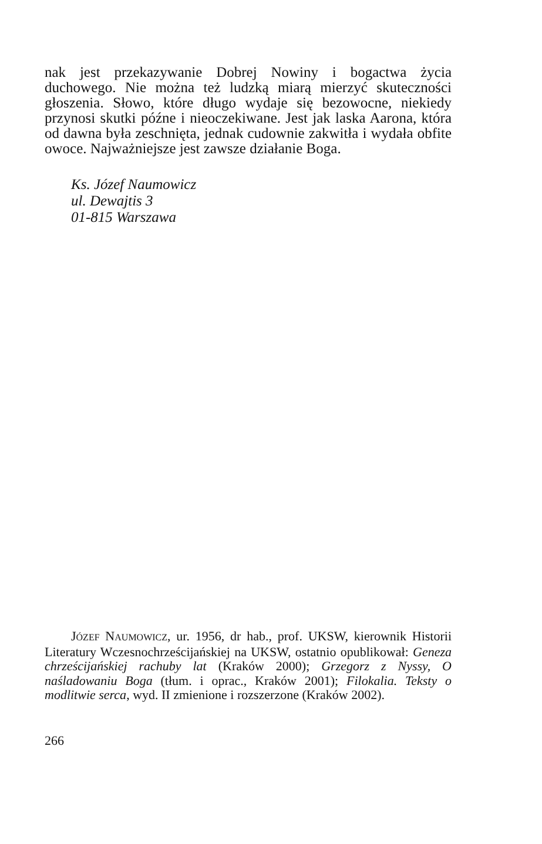nak jest przekazywanie Dobrej Nowiny i bogactwa życia duchowego. Nie można też ludzką miarą mierzyć skuteczności głoszenia. Słowo, które długo wydaje się bezowocne, niekiedy przynosi skutki późne i nieoczekiwane. Jest jak laska Aarona, która od dawna była zeschnięta, jednak cudownie zakwitła i wydała obfite owoce. Najważniejsze jest zawsze działanie Boga.
Ks. Józef Naumowicz
ul. Dewajtis 3
01-815 Warszawa
JÓZEF NAUMOWICZ, ur. 1956, dr hab., prof. UKSW, kierownik Historii Literatury Wczesnochrześcijańskiej na UKSW, ostatnio opublikował: Geneza chrześcijańskiej rachuby lat (Kraków 2000); Grzegorz z Nyssy, O naśladowaniu Boga (tłum. i oprac., Kraków 2001); Filokalia. Teksty o modlitwie serca, wyd. II zmienione i rozszerzone (Kraków 2002).
266